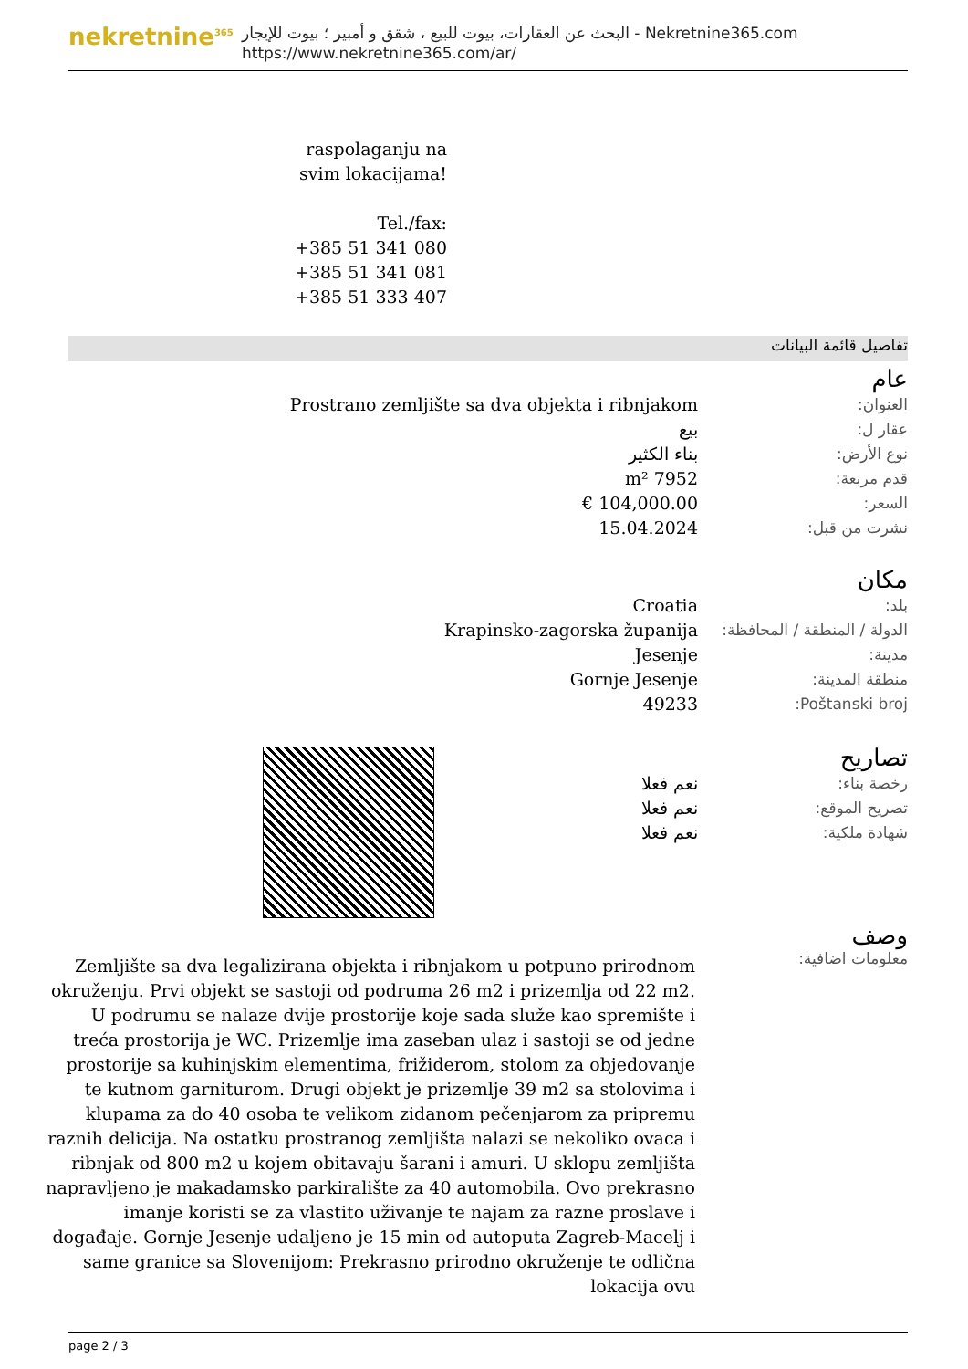nekretnine<sup>365</sup>
البحث عن العقارات، بيوت للبيع ، شقق و أمبير ؛ بيوت للإيجار - Nekretnine365.com
https://www.nekretnine365.com/ar/
raspolaganju na svim lokacijama!
Tel./fax:
+385 51 341 080
+385 51 341 081
+385 51 333 407
تفاصيل قائمة البيانات
عام
| العنوان: | Prostrano zemljište sa dva objekta i ribnjakom |
| عقار ل: | بيع |
| نوع الأرض: | بناء الكثير |
| قدم مربعة: | 7952 m² |
| السعر: | 104,000.00 € |
| نشرت من قبل: | 15.04.2024 |
مكان
| بلد: | Croatia |
| الدولة / المنطقة / المحافظة: | Krapinsko-zagorska županija |
| مدينة: | Jesenje |
| منطقة المدينة: | Gornje Jesenje |
| Poštanski broj: | 49233 |
تصاريح
| رخصة بناء: | نعم فعلا |
| تصريح الموقع: | نعم فعلا |
| شهادة ملكية: | نعم فعلا |
وصف
معلومات اضافية:
Zemljište sa dva legalizirana objekta i ribnjakom u potpuno prirodnom okruženju. Prvi objekt se sastoji od podruma 26 m2 i prizemlja od 22 m2. U podrumu se nalaze dvije prostorije koje sada služe kao spremište i treća prostorija je WC. Prizemlje ima zaseban ulaz i sastoji se od jedne prostorije sa kuhinjskim elementima, frižiderom, stolom za objedovanje te kutnom garniturom. Drugi objekt je prizemlje 39 m2 sa stolovima i klupama za do 40 osoba te velikom zidanom pečenjarom za pripremu raznih delicija. Na ostatku prostranog zemljišta nalazi se nekoliko ovaca i ribnjak od 800 m2 u kojem obitavaju šarani i amuri. U sklopu zemljišta napravljeno je makadamsko parkiralište za 40 automobila. Ovo prekrasno imanje koristi se za vlastito uživanje te najam za razne proslave i događaje. Gornje Jesenje udaljeno je 15 min od autoputa Zagreb-Macelj i same granice sa Slovenijom: Prekrasno prirodno okruženje te odlična lokacija ovu
page 2 / 3